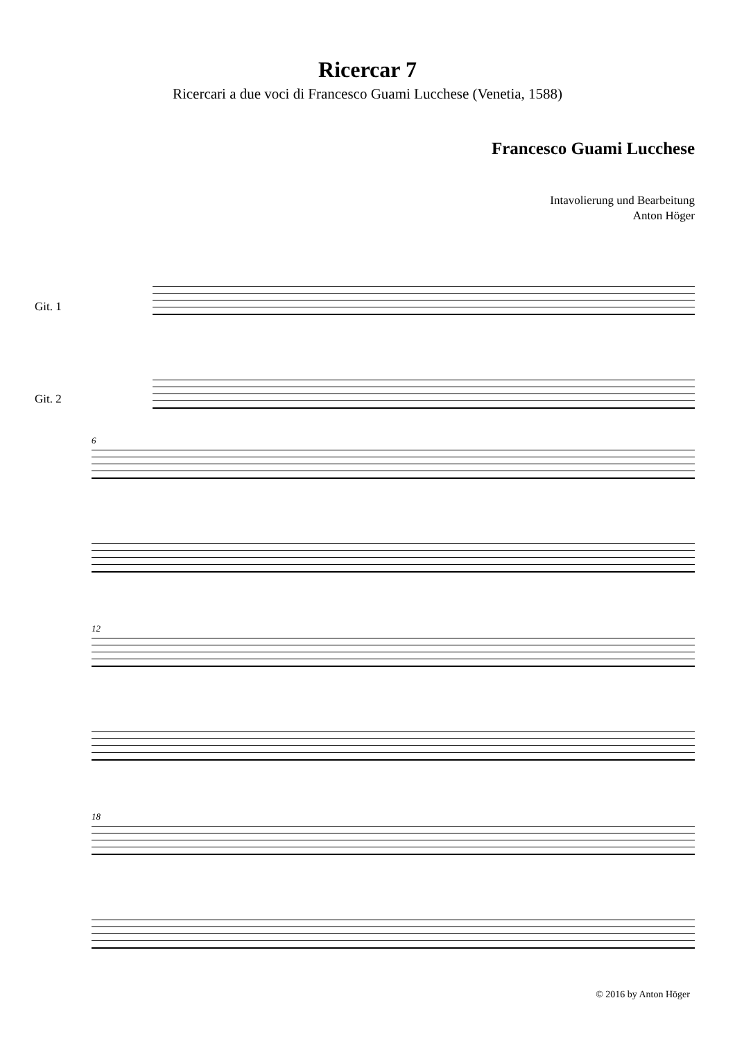Ricercar 7
Ricercari a due voci di Francesco Guami Lucchese (Venetia, 1588)
Francesco Guami Lucchese
Intavolierung und Bearbeitung
Anton Höger
Git. 1
Git. 2
6
12
18
© 2016 by Anton Höger